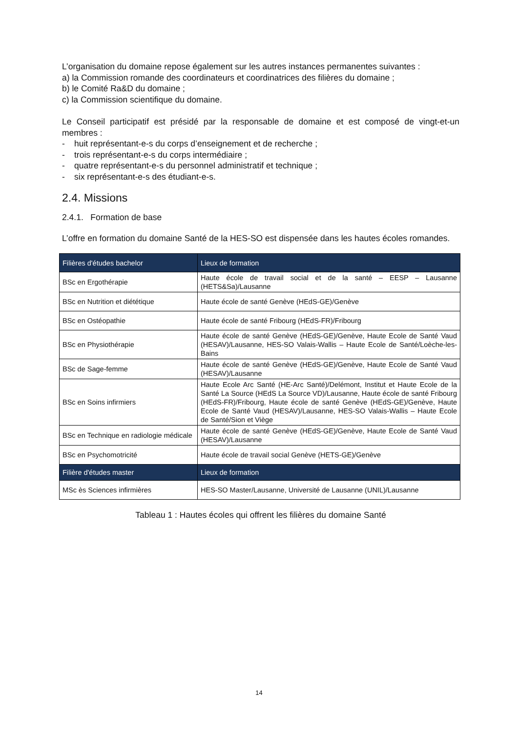L’organisation du domaine repose également sur les autres instances permanentes suivantes :
a) la Commission romande des coordinateurs et coordinatrices des filières du domaine ;
b) le Comité Ra&D du domaine ;
c) la Commission scientifique du domaine.
Le Conseil participatif est présidé par la responsable de domaine et est composé de vingt-et-un membres :
- huit représentant-e-s du corps d’enseignement et de recherche ;
- trois représentant-e-s du corps intermédiaire ;
- quatre représentant-e-s du personnel administratif et technique ;
- six représentant-e-s des étudiant-e-s.
2.4. Missions
2.4.1. Formation de base
L’offre en formation du domaine Santé de la HES-SO est dispensée dans les hautes écoles romandes.
| Filières d'études bachelor | Lieux de formation |
| --- | --- |
| BSc en Ergothérapie | Haute école de travail social et de la santé – EESP – Lausanne (HETS&Sa)/Lausanne |
| BSc en Nutrition et diététique | Haute école de santé Genève (HEdS-GE)/Genève |
| BSc en Ostéopathie | Haute école de santé Fribourg (HEdS-FR)/Fribourg |
| BSc en Physiothérapie | Haute école de santé Genève (HEdS-GE)/Genève, Haute Ecole de Santé Vaud (HESAV)/Lausanne, HES-SO Valais-Wallis – Haute Ecole de Santé/Loèche-les-Bains |
| BSc de Sage-femme | Haute école de santé Genève (HEdS-GE)/Genève, Haute Ecole de Santé Vaud (HESAV)/Lausanne |
| BSc en Soins infirmiers | Haute Ecole Arc Santé (HE-Arc Santé)/Delémont, Institut et Haute Ecole de la Santé La Source (HEdS La Source VD)/Lausanne, Haute école de santé Fribourg (HEdS-FR)/Fribourg, Haute école de santé Genève (HEdS-GE)/Genève, Haute Ecole de Santé Vaud (HESAV)/Lausanne, HES-SO Valais-Wallis – Haute Ecole de Santé/Sion et Viège |
| BSc en Technique en radiologie médicale | Haute école de santé Genève (HEdS-GE)/Genève, Haute Ecole de Santé Vaud (HESAV)/Lausanne |
| BSc en Psychomotricité | Haute école de travail social Genève (HETS-GE)/Genève |
| Filière d'études master | Lieux de formation |
| MSc ès Sciences infirmières | HES-SO Master/Lausanne, Université de Lausanne (UNIL)/Lausanne |
Tableau 1 : Hautes écoles qui offrent les filières du domaine Santé
14